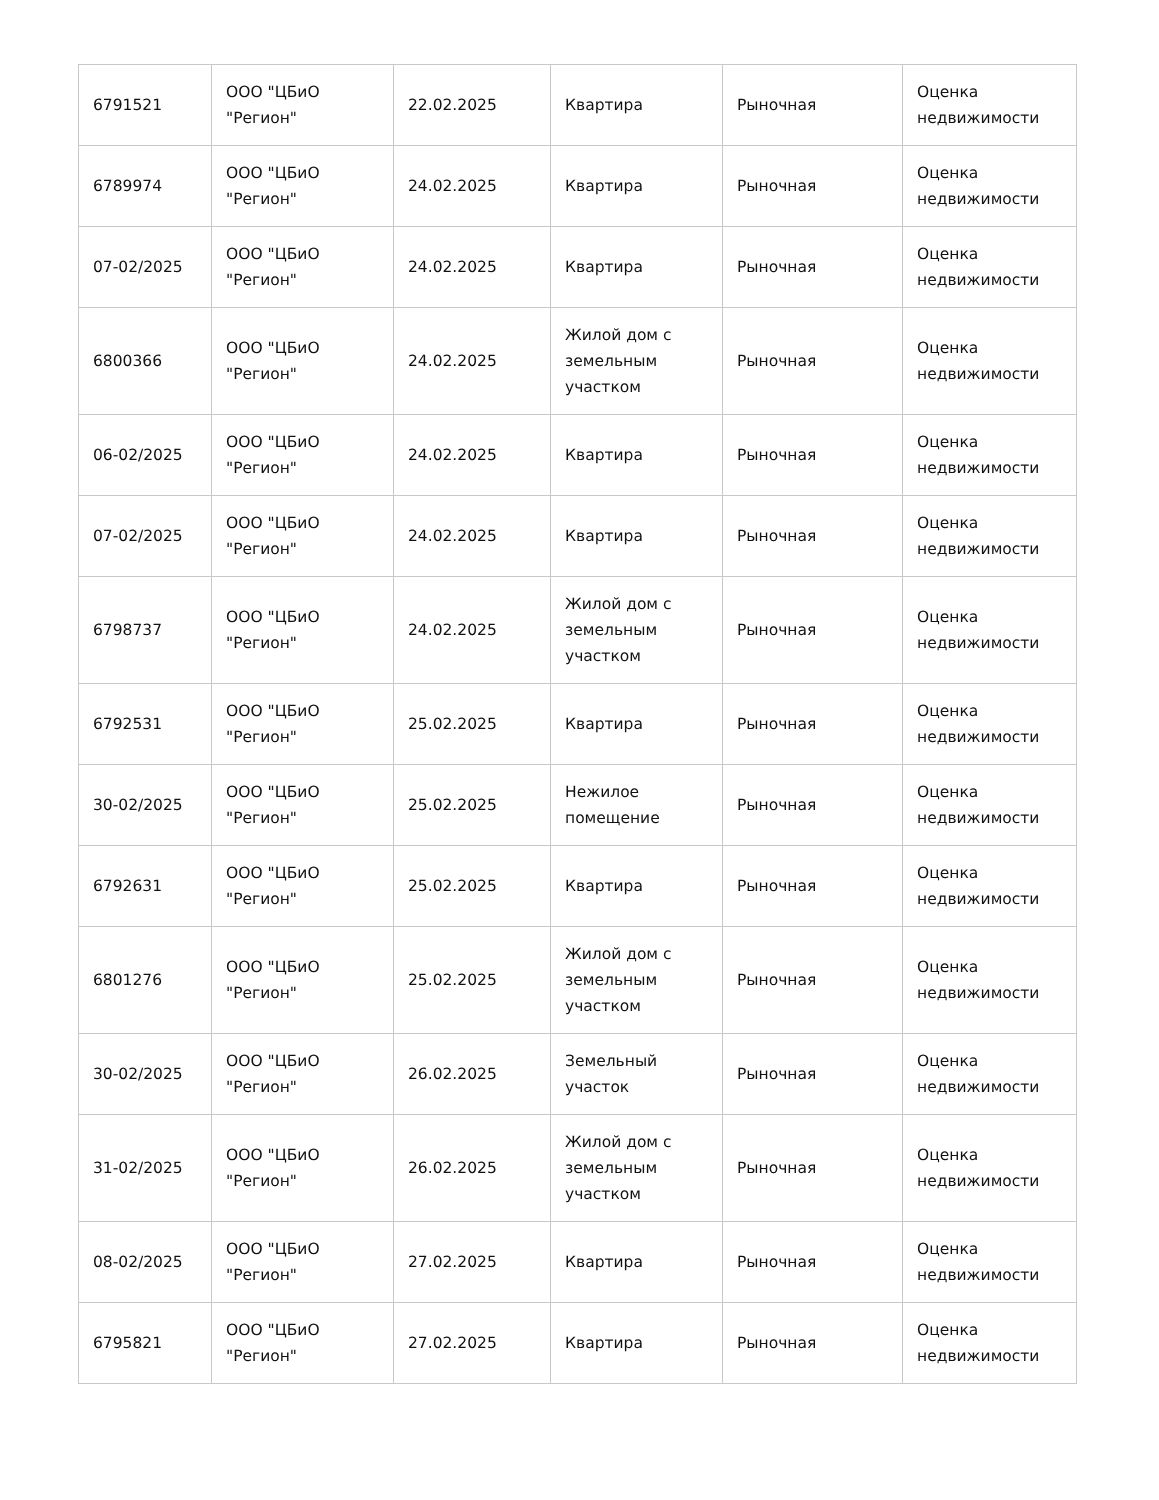| 6791521 | ООО "ЦБиО "Регион" | 22.02.2025 | Квартира | Рыночная | Оценка недвижимости |
| 6789974 | ООО "ЦБиО "Регион" | 24.02.2025 | Квартира | Рыночная | Оценка недвижимости |
| 07-02/2025 | ООО "ЦБиО "Регион" | 24.02.2025 | Квартира | Рыночная | Оценка недвижимости |
| 6800366 | ООО "ЦБиО "Регион" | 24.02.2025 | Жилой дом с земельным участком | Рыночная | Оценка недвижимости |
| 06-02/2025 | ООО "ЦБиО "Регион" | 24.02.2025 | Квартира | Рыночная | Оценка недвижимости |
| 07-02/2025 | ООО "ЦБиО "Регион" | 24.02.2025 | Квартира | Рыночная | Оценка недвижимости |
| 6798737 | ООО "ЦБиО "Регион" | 24.02.2025 | Жилой дом с земельным участком | Рыночная | Оценка недвижимости |
| 6792531 | ООО "ЦБиО "Регион" | 25.02.2025 | Квартира | Рыночная | Оценка недвижимости |
| 30-02/2025 | ООО "ЦБиО "Регион" | 25.02.2025 | Нежилое помещение | Рыночная | Оценка недвижимости |
| 6792631 | ООО "ЦБиО "Регион" | 25.02.2025 | Квартира | Рыночная | Оценка недвижимости |
| 6801276 | ООО "ЦБиО "Регион" | 25.02.2025 | Жилой дом с земельным участком | Рыночная | Оценка недвижимости |
| 30-02/2025 | ООО "ЦБиО "Регион" | 26.02.2025 | Земельный участок | Рыночная | Оценка недвижимости |
| 31-02/2025 | ООО "ЦБиО "Регион" | 26.02.2025 | Жилой дом с земельным участком | Рыночная | Оценка недвижимости |
| 08-02/2025 | ООО "ЦБиО "Регион" | 27.02.2025 | Квартира | Рыночная | Оценка недвижимости |
| 6795821 | ООО "ЦБиО "Регион" | 27.02.2025 | Квартира | Рыночная | Оценка недвижимости |